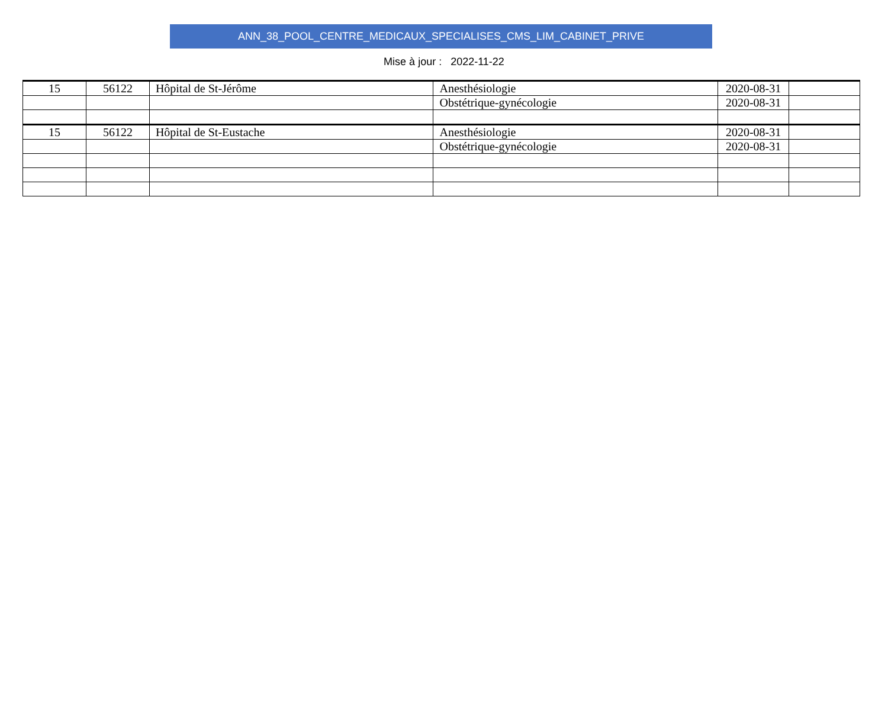ANN_38_POOL_CENTRE_MEDICAUX_SPECIALISES_CMS_LIM_CABINET_PRIVE
Mise à jour : 2022-11-22
| 15 | 56122 | Hôpital de St-Jérôme | Anesthésiologie | 2020-08-31 | |
| | | | Obstétrique-gynécologie | 2020-08-31 | |
| 15 | 56122 | Hôpital de St-Eustache | Anesthésiologie | 2020-08-31 | |
| | | | Obstétrique-gynécologie | 2020-08-31 | |